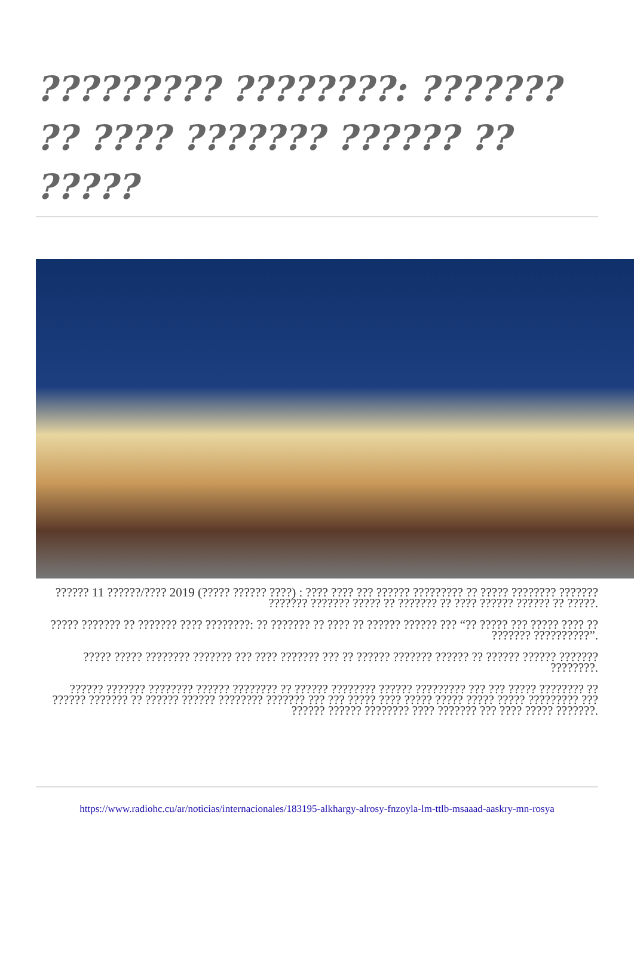????????? ????????: ??????? ?? ???? ??????? ?????? ?? ?????
?????? 11 ??????/???? 2019 (????? ?????? ????) : ???? ???? ??? ?????? ????????? ?? ????? ???????? ??????? ??????? ??????? ????? ?? ??????? ?? ???? ?????? ?????? ?? ?????.
????? ??????? ?? ??????? ???? ????????: ?? ??????? ?? ???? ?? ?????? ?????? ??? “?? ????? ??? ????? ???? ?? ??????? ??????????”.
????? ????? ???????? ??????? ??? ???? ??????? ??? ?? ?????? ??????? ?????? ?? ?????? ?????? ??????? ????????.
?????? ??????? ???????? ?????? ???????? ?? ?????? ???????? ?????? ????????? ??? ??? ????? ???????? ?? ?????? ??????? ?? ?????? ?????? ???????? ??????? ??? ??? ????? ???? ????? ????? ????? ????? ????????? ??? ?????? ?????? ???????? ???? ??????? ??? ???? ????? ???????.
https://www.radiohc.cu/ar/noticias/internacionales/183195-alkhargy-alrosy-fnzoyla-lm-ttlb-msaaad-aaskry-mn-rosya